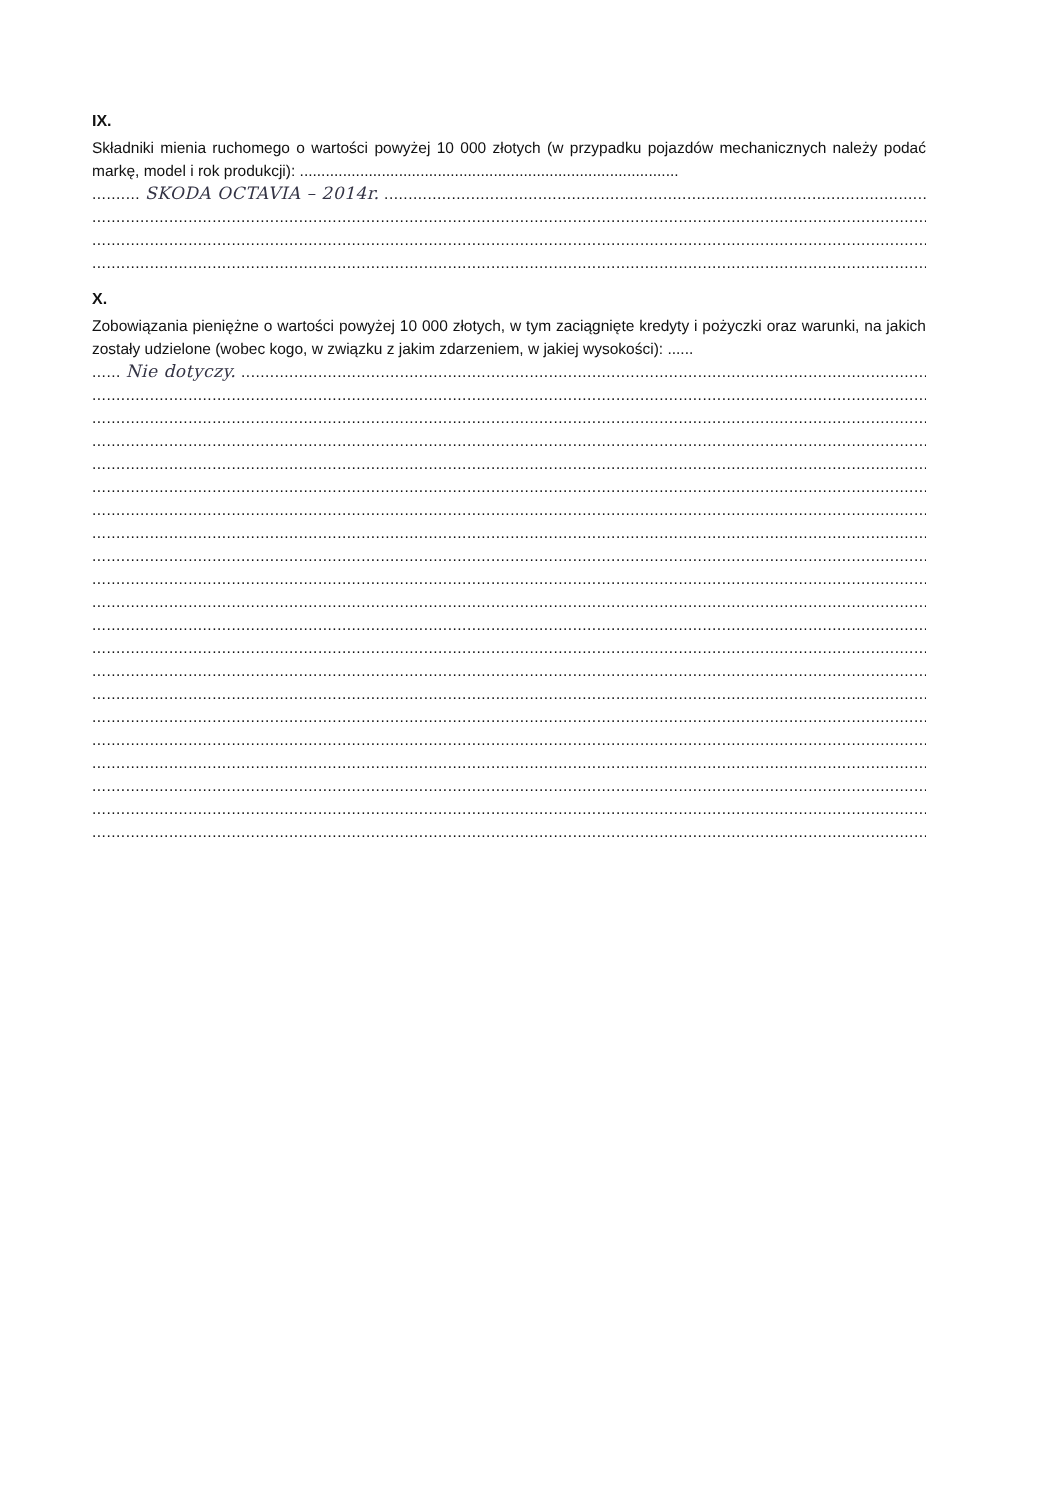IX.
Składniki mienia ruchomego o wartości powyżej 10 000 złotych (w przypadku pojazdów mechanicznych należy podać markę, model i rok produkcji): ........................................................................................
.......... SKODA OCTAVIA – 2014r. ......................................................................................................................
..................................................................................................................................................................................
..................................................................................................................................................................................
..................................................................................................................................................................................
X.
Zobowiązania pieniężne o wartości powyżej 10 000 złotych, w tym zaciągnięte kredyty i pożyczki oraz warunki, na jakich zostały udzielone (wobec kogo, w związku z jakim zdarzeniem, w jakiej wysokości): ......
...... Nie dotyczy. ...............................................................................................................................................
..................................................................................................................................................................................
..................................................................................................................................................................................
..................................................................................................................................................................................
..................................................................................................................................................................................
..................................................................................................................................................................................
..................................................................................................................................................................................
..................................................................................................................................................................................
..................................................................................................................................................................................
..................................................................................................................................................................................
..................................................................................................................................................................................
..................................................................................................................................................................................
..................................................................................................................................................................................
..................................................................................................................................................................................
..................................................................................................................................................................................
..................................................................................................................................................................................
..................................................................................................................................................................................
..................................................................................................................................................................................
..................................................................................................................................................................................
..................................................................................................................................................................................
..................................................................................................................................................................................